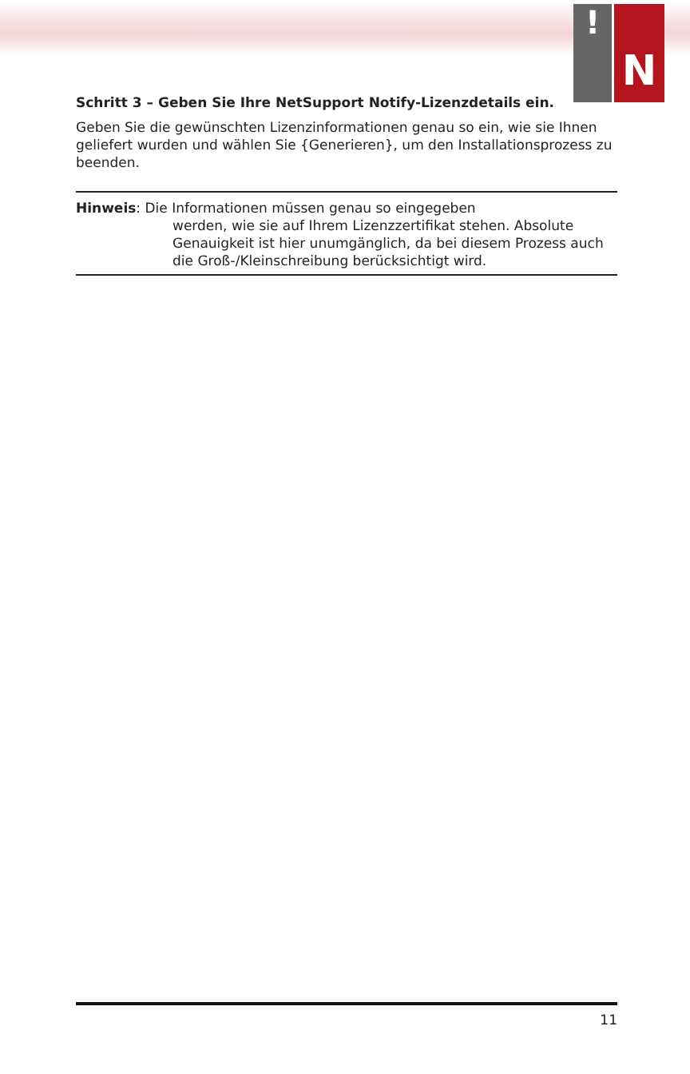!
N
Schritt 3 – Geben Sie Ihre NetSupport Notify-Lizenzdetails ein.
Geben Sie die gewünschten Lizenzinformationen genau so ein, wie sie Ihnen geliefert wurden und wählen Sie {Generieren}, um den Installationsprozess zu beenden.
Hinweis: Die Informationen müssen genau so eingegeben
werden, wie sie auf Ihrem Lizenzzertifikat stehen. Absolute Genauigkeit ist hier unumgänglich, da bei diesem Prozess auch die Groß-/Kleinschreibung berücksichtigt wird.
11